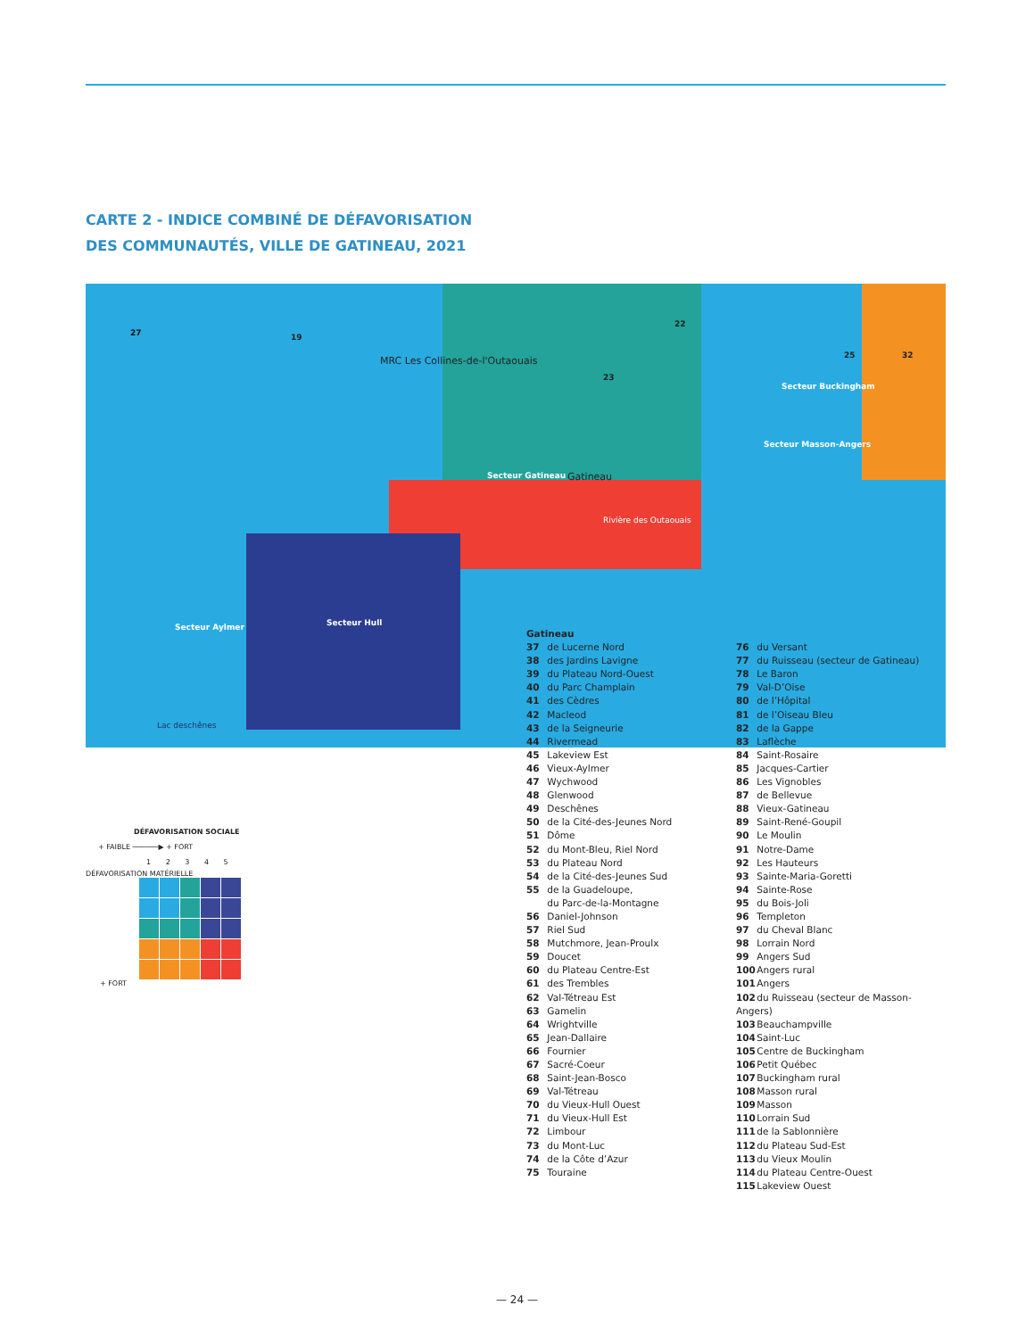CARTE 2 - INDICE COMBINÉ DE DÉFAVORISATION
DES COMMUNAUTÉS, VILLE DE GATINEAU, 2021
27 19
22
MRC Les Collines-de-l'Outaouais
23
25 32
Secteur Gatineau Gatineau
Secteur Buckingham
Secteur Masson-Angers
Secteur Aylmer Secteur Hull
Lac deschênes
Rivière des Outaouais
Gatineau
37 de Lucerne Nord
38 des Jardins Lavigne
39 du Plateau Nord-Ouest
40 du Parc Champlain
41 des Cèdres
42 Macleod
43 de la Seigneurie
44 Rivermead
45 Lakeview Est
46 Vieux-Aylmer
47 Wychwood
48 Glenwood
49 Deschênes
50 de la Cité-des-Jeunes Nord
51 Dôme
52 du Mont-Bleu, Riel Nord
53 du Plateau Nord
54 de la Cité-des-Jeunes Sud
55 de la Guadeloupe,
du Parc-de-la-Montagne
56 Daniel-Johnson
57 Riel Sud
58 Mutchmore, Jean-Proulx
59 Doucet
60 du Plateau Centre-Est
61 des Trembles
62 Val-Tétreau Est
63 Gamelin
64 Wrightville
65 Jean-Dallaire
66 Fournier
67 Sacré-Coeur
68 Saint-Jean-Bosco
69 Val-Tétreau
70 du Vieux-Hull Ouest
71 du Vieux-Hull Est
72 Limbour
73 du Mont-Luc
74 de la Côte d’Azur
75 Touraine
76 du Versant
77 du Ruisseau (secteur de Gatineau)
78 Le Baron
79 Val-D’Oise
80 de l’Hôpital
81 de l’Oiseau Bleu
82 de la Gappe
83 Laflèche
84 Saint-Rosaire
85 Jacques-Cartier
86 Les Vignobles
87 de Bellevue
88 Vieux-Gatineau
89 Saint-René-Goupil
90 Le Moulin
91 Notre-Dame
92 Les Hauteurs
93 Sainte-Maria-Goretti
94 Sainte-Rose
95 du Bois-Joli
96 Templeton
97 du Cheval Blanc
98 Lorrain Nord
99 Angers Sud
100 Angers rural
101 Angers
102 du Ruisseau (secteur de Masson-Angers)
103 Beauchampville
104 Saint-Luc
105 Centre de Buckingham
106 Petit Québec
107 Buckingham rural
108 Masson rural
109 Masson
110 Lorrain Sud
111 de la Sablonnière
112 du Plateau Sud-Est
113 du Vieux Moulin
114 du Plateau Centre-Ouest
115 Lakeview Ouest
DÉFAVORISATION SOCIALE
+ FAIBLE ──────▶ + FORT
1 2 3 4 5
DÉFAVORISATION MATÉRIELLE
+ FORT
— 24 —